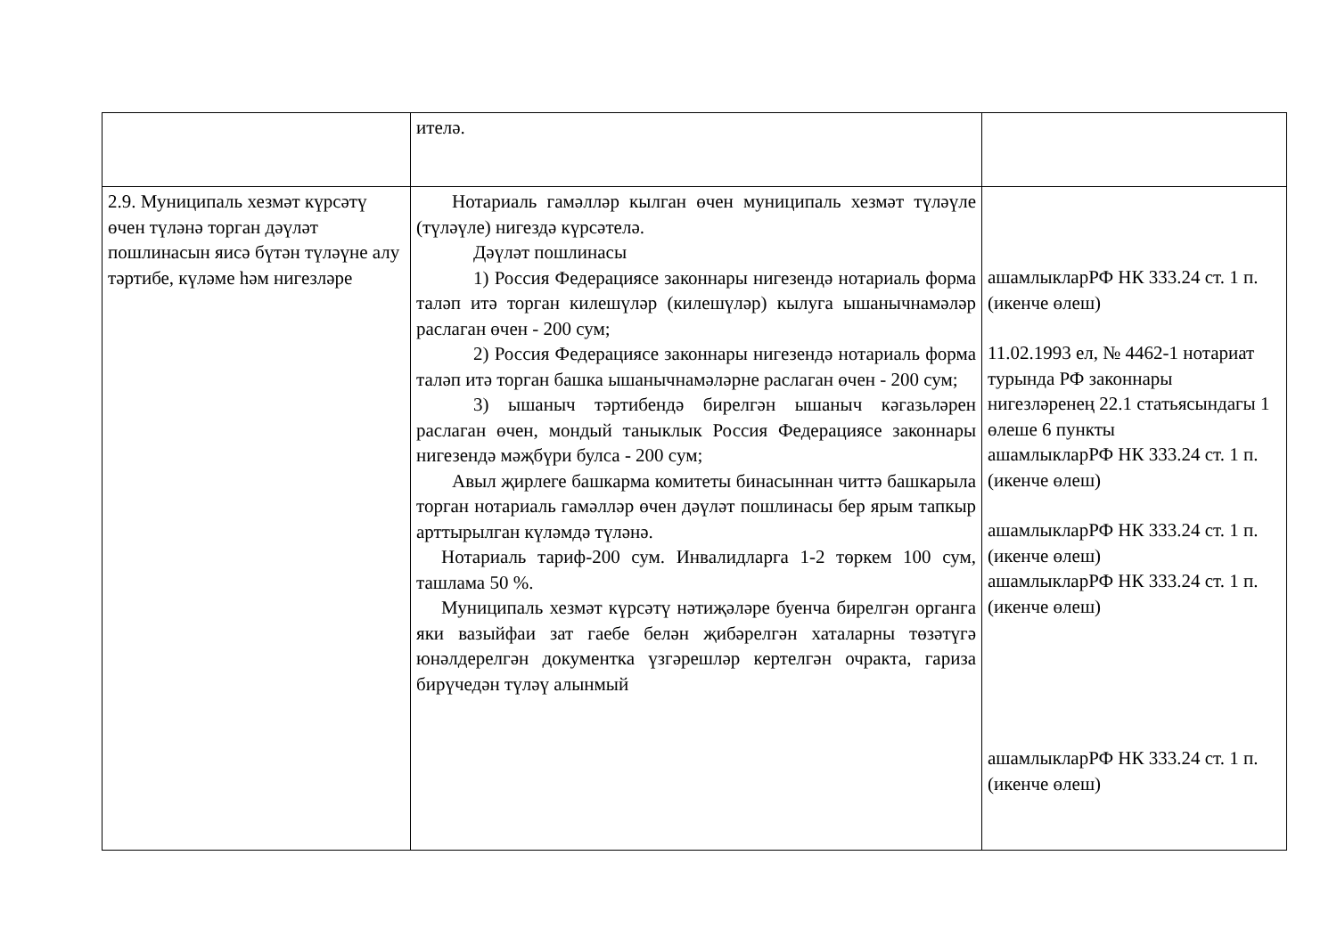| | ителә. | |
| 2.9. Муниципаль хезмәт күрсәтү өчен түләнә торган дәүләт пошлинасын яисә бүтән түләүне алу тәртибе, күләме һәм нигезләре | Нотариаль гамәлләр кылган өчен муниципаль хезмәт түләүле (түләүле) нигездә күрсәтелә. Дәүләт пошлинасы 1) Россия Федерациясе законнары нигезендә нотариаль форма таләп итә торган килешүләр (килешүләр) кылуга ышанычнамәләр раслаган өчен - 200 сум; 2) Россия Федерациясе законнары нигезендә нотариаль форма таләп итә торган башка ышанычнамәләрне раслаган өчен - 200 сум; 3) ышаныч тәртибендә бирелгән ышаныч кәгазьләрен раслаган өчен, мондый таныклык Россия Федерациясе законнары нигезендә мәҗбүри булса - 200 сум; Авыл җирлеге башкарма комитеты бинасыннан читтә башкарыла торган нотариаль гамәлләр өчен дәүләт пошлинасы бер ярым тапкыр арттырылган күләмдә түләнә. Нотариаль тариф-200 сум. Инвалидларга 1-2 төркем 100 сум, ташлама 50 %. Муниципаль хезмәт күрсәтү нәтиҗәләре буенча бирелгән органга яки вазыйфаи зат гаебе белән җибәрелгән хаталарны төзәтүгә юнәлдерелгән документка үзгәрешләр кертелгән очракта, гариза бирүчедән түләү алынмый | ашамлыкларРФ НК 333.24 ст. 1 п. (икенче өлеш) 11.02.1993 ел, № 4462-1 нотариат турында РФ законнары нигезләренең 22.1 статьясындагы 1 өлеше 6 пункты ашамлыкларРФ НК 333.24 ст. 1 п. (икенче өлеш) ашамлыкларРФ НК 333.24 ст. 1 п. (икенче өлеш) ашамлыкларРФ НК 333.24 ст. 1 п. (икенче өлеш) ашамлыкларРФ НК 333.24 ст. 1 п. (икенче өлеш) |